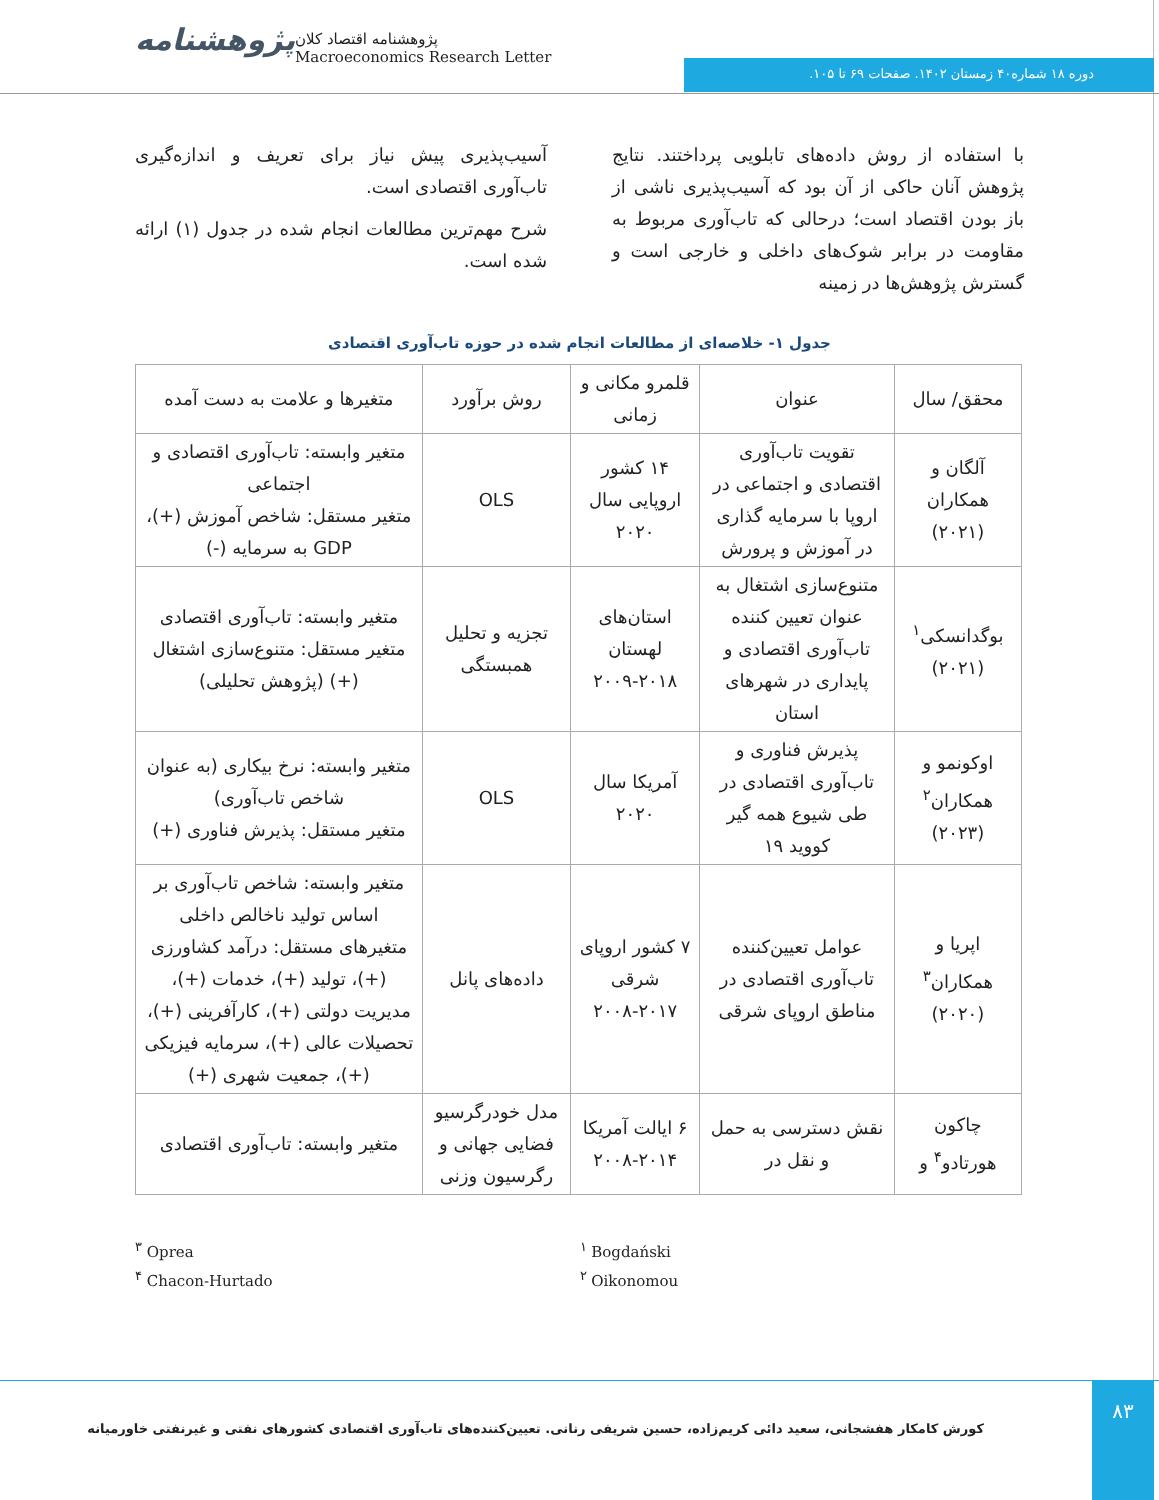پژوهشنامه
پژوهشنامه اقتصاد کلان
Macroeconomics Research Letter
دوره ۱۸ شماره۴۰ زمستان ۱۴۰۲. صفحات ۶۹ تا ۱۰۵.
با استفاده از روش داده‌های تابلویی پرداختند. نتایج پژوهش آنان حاکی از آن بود که آسیب‌پذیری ناشی از باز بودن اقتصاد است؛ درحالی که تاب‌آوری مربوط به مقاومت در برابر شوک‌های داخلی و خارجی است و گسترش پژوهش‌ها در زمینه
آسیب‌پذیری پیش نیاز برای تعریف و اندازه‌گیری تاب‌آوری اقتصادی است.
شرح مهم‌ترین مطالعات انجام شده در جدول (۱) ارائه شده است.
جدول ۱- خلاصه‌ای از مطالعات انجام شده در حوزه تاب‌آوری اقتصادی
| محقق/ سال | عنوان | قلمرو مکانی و زمانی | روش برآورد | متغیرها و علامت به دست آمده |
| --- | --- | --- | --- | --- |
| آلگان و همکاران (۲۰۲۱) | تقویت تاب‌آوری اقتصادی و اجتماعی در اروپا با سرمایه گذاری در آموزش و پرورش | ۱۴ کشور اروپایی سال ۲۰۲۰ | OLS | متغیر وابسته: تاب‌آوری اقتصادی و اجتماعی متغیر مستقل: شاخص آموزش (+)، GDP به سرمایه (-) |
| بوگدانسکی<sup>۱</sup> (۲۰۲۱) | متنوع‌سازی اشتغال به عنوان تعیین کننده تاب‌آوری اقتصادی و پایداری در شهرهای استان | استان‌های لهستان ۲۰۱۸-۲۰۰۹ | تجزیه و تحلیل همبستگی | متغیر وابسته: تاب‌آوری اقتصادی متغیر مستقل: متنوع‌سازی اشتغال (+) (پژوهش تحلیلی) |
| اوکونمو و همکاران<sup>۲</sup> (۲۰۲۳) | پذیرش فناوری و تاب‌آوری اقتصادی در طی شیوع همه گیر کووید ۱۹ | آمریکا سال ۲۰۲۰ | OLS | متغیر وابسته: نرخ بیکاری (به عنوان شاخص تاب‌آوری) متغیر مستقل: پذیرش فناوری (+) |
| اپریا و همکاران<sup>۳</sup> (۲۰۲۰) | عوامل تعیین‌کننده تاب‌آوری اقتصادی در مناطق اروپای شرقی | ۷ کشور اروپای شرقی ۲۰۱۷-۲۰۰۸ | داده‌های پانل | متغیر وابسته: شاخص تاب‌آوری بر اساس تولید ناخالص داخلی متغیرهای مستقل: درآمد کشاورزی (+)، تولید (+)، خدمات (+)، مدیریت دولتی (+)، کارآفرینی (+)، تحصیلات عالی (+)، سرمایه فیزیکی (+)، جمعیت شهری (+) |
| چاکون هورتادو<sup>۴</sup> و | نقش دسترسی به حمل و نقل در | ۶ ایالت آمریکا ۲۰۱۴-۲۰۰۸ | مدل خودرگرسیو فضایی جهانی و رگرسیون وزنی | متغیر وابسته: تاب‌آوری اقتصادی |
<sup>۱</sup> Bogdański
<sup>۲</sup> Oikonomou
<sup>۳</sup> Oprea
<sup>۴</sup> Chacon-Hurtado
۸۳
کورش کامکار هفشجانی، سعید دائی کریم‌زاده، حسین شریفی رنانی. تعیین‌کننده‌های تاب‌آوری اقتصادی کشورهای نفتی و غیرنفتی خاورمیانه